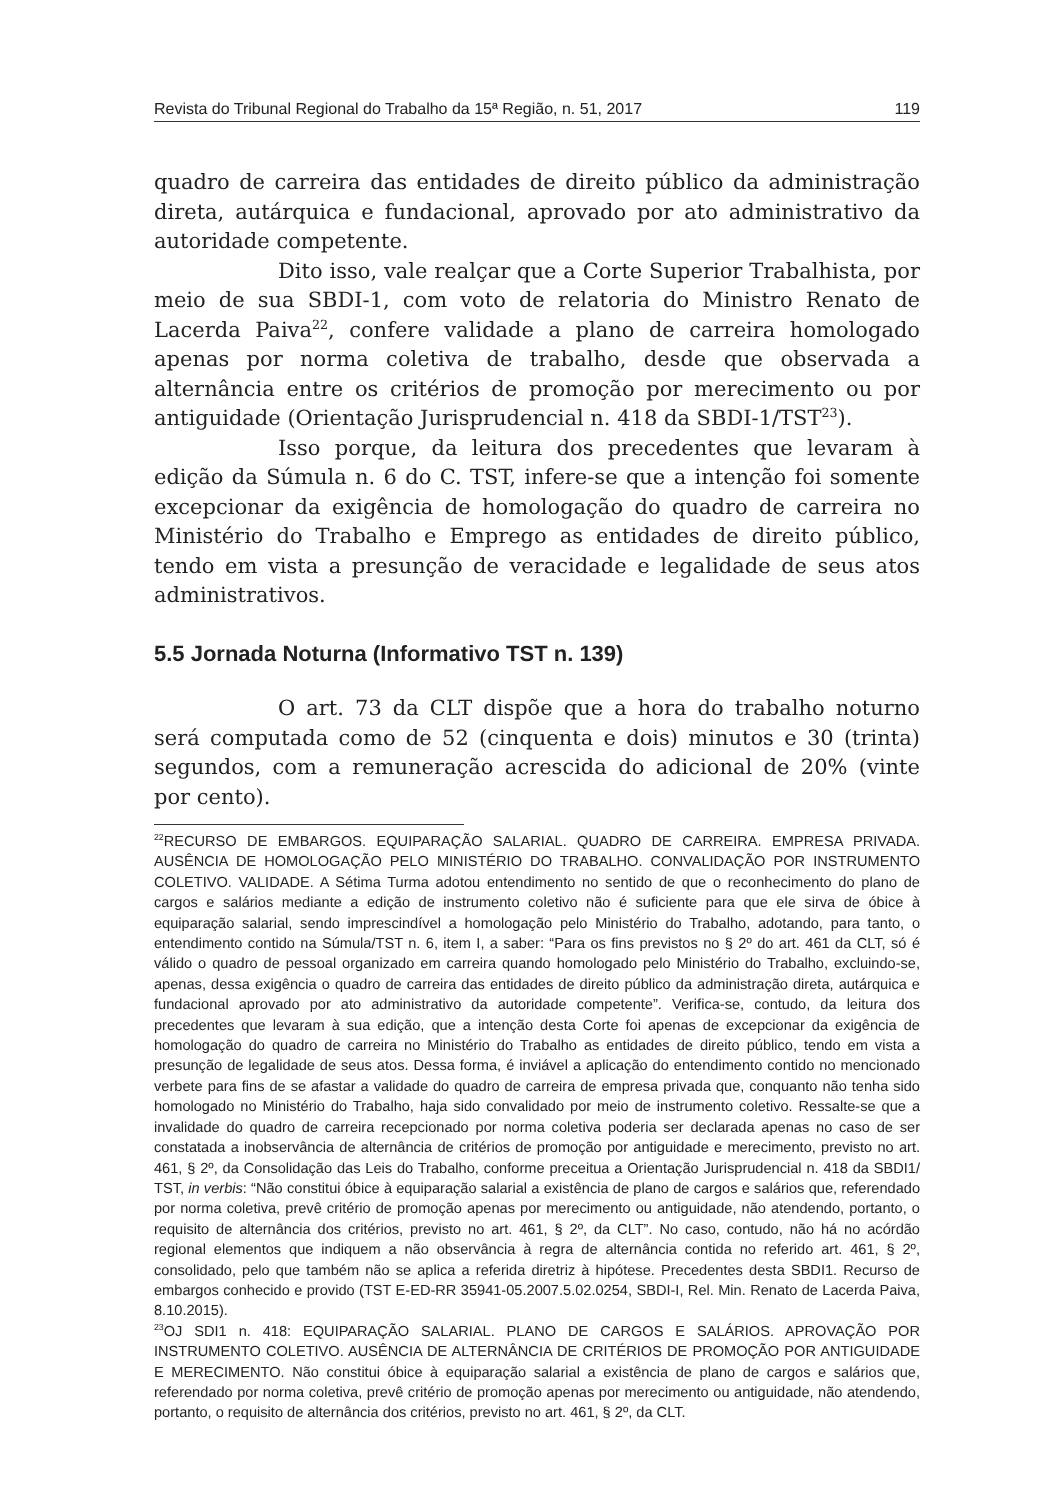Revista do Tribunal Regional do Trabalho da 15ª Região, n. 51, 2017 119
quadro de carreira das entidades de direito público da administração direta, autárquica e fundacional, aprovado por ato administrativo da autoridade competente.
Dito isso, vale realçar que a Corte Superior Trabalhista, por meio de sua SBDI-1, com voto de relatoria do Ministro Renato de Lacerda Paiva<sup>22</sup>, confere validade a plano de carreira homologado apenas por norma coletiva de trabalho, desde que observada a alternância entre os critérios de promoção por merecimento ou por antiguidade (Orientação Jurisprudencial n. 418 da SBDI-1/TST<sup>23</sup>).
Isso porque, da leitura dos precedentes que levaram à edição da Súmula n. 6 do C. TST, infere-se que a intenção foi somente excepcionar da exigência de homologação do quadro de carreira no Ministério do Trabalho e Emprego as entidades de direito público, tendo em vista a presunção de veracidade e legalidade de seus atos administrativos.
5.5 Jornada Noturna (Informativo TST n. 139)
O art. 73 da CLT dispõe que a hora do trabalho noturno será computada como de 52 (cinquenta e dois) minutos e 30 (trinta) segundos, com a remuneração acrescida do adicional de 20% (vinte por cento).
<sup>22</sup> RECURSO DE EMBARGOS. EQUIPARAÇÃO SALARIAL. QUADRO DE CARREIRA. EMPRESA PRIVADA. AUSÊNCIA DE HOMOLOGAÇÃO PELO MINISTÉRIO DO TRABALHO. CONVALIDAÇÃO POR INSTRUMENTO COLETIVO. VALIDADE. A Sétima Turma adotou entendimento no sentido de que o reconhecimento do plano de cargos e salários mediante a edição de instrumento coletivo não é suficiente para que ele sirva de óbice à equiparação salarial, sendo imprescindível a homologação pelo Ministério do Trabalho, adotando, para tanto, o entendimento contido na Súmula/TST n. 6, item I, a saber: “Para os fins previstos no § 2º do art. 461 da CLT, só é válido o quadro de pessoal organizado em carreira quando homologado pelo Ministério do Trabalho, excluindo-se, apenas, dessa exigência o quadro de carreira das entidades de direito público da administração direta, autárquica e fundacional aprovado por ato administrativo da autoridade competente”. Verifica-se, contudo, da leitura dos precedentes que levaram à sua edição, que a intenção desta Corte foi apenas de excepcionar da exigência de homologação do quadro de carreira no Ministério do Trabalho as entidades de direito público, tendo em vista a presunção de legalidade de seus atos. Dessa forma, é inviável a aplicação do entendimento contido no mencionado verbete para fins de se afastar a validade do quadro de carreira de empresa privada que, conquanto não tenha sido homologado no Ministério do Trabalho, haja sido convalidado por meio de instrumento coletivo. Ressalte-se que a invalidade do quadro de carreira recepcionado por norma coletiva poderia ser declarada apenas no caso de ser constatada a inobservância de alternância de critérios de promoção por antiguidade e merecimento, previsto no art. 461, § 2º, da Consolidação das Leis do Trabalho, conforme preceitua a Orientação Jurisprudencial n. 418 da SBDI1/ TST, in verbis: “Não constitui óbice à equiparação salarial a existência de plano de cargos e salários que, referendado por norma coletiva, prevê critério de promoção apenas por merecimento ou antiguidade, não atendendo, portanto, o requisito de alternância dos critérios, previsto no art. 461, § 2º, da CLT”. No caso, contudo, não há no acórdão regional elementos que indiquem a não observância à regra de alternância contida no referido art. 461, § 2º, consolidado, pelo que também não se aplica a referida diretriz à hipótese. Precedentes desta SBDI1. Recurso de embargos conhecido e provido (TST E-ED-RR 35941-05.2007.5.02.0254, SBDI-I, Rel. Min. Renato de Lacerda Paiva, 8.10.2015).
<sup>23</sup>OJ SDI1 n. 418: EQUIPARAÇÃO SALARIAL. PLANO DE CARGOS E SALÁRIOS. APROVAÇÃO POR INSTRUMENTO COLETIVO. AUSÊNCIA DE ALTERNÂNCIA DE CRITÉRIOS DE PROMOÇÃO POR ANTIGUIDADE E MERECIMENTO. Não constitui óbice à equiparação salarial a existência de plano de cargos e salários que, referendado por norma coletiva, prevê critério de promoção apenas por merecimento ou antiguidade, não atendendo, portanto, o requisito de alternância dos critérios, previsto no art. 461, § 2º, da CLT.